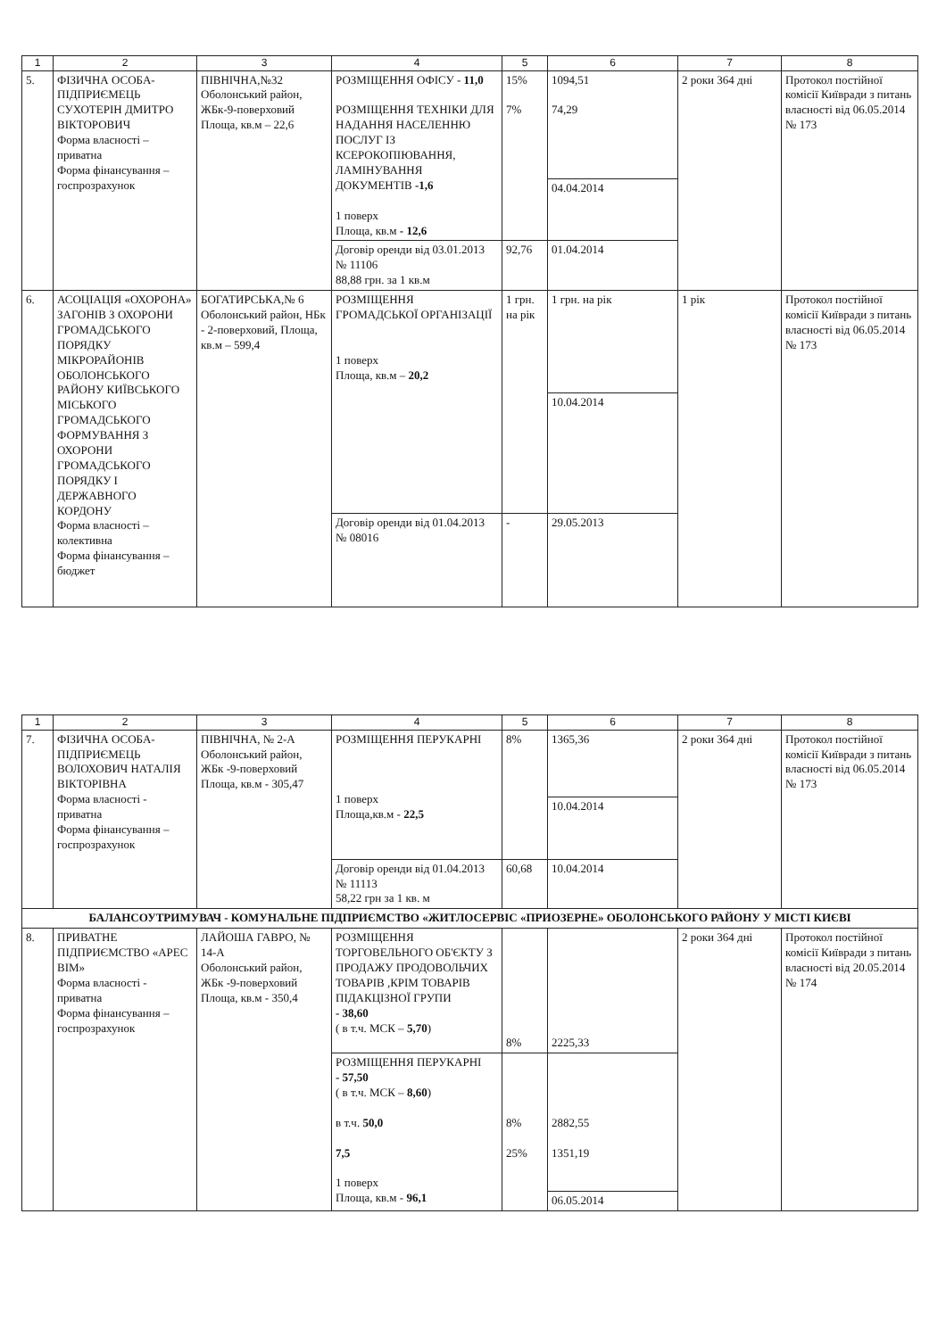| 1 | 2 | 3 | 4 | 5 | 6 | 7 | 8 |
| --- | --- | --- | --- | --- | --- | --- | --- |
| 5. | ФІЗИЧНА ОСОБА-ПІДПРИЄМЕЦЬ СУХОТЕРІН ДМИТРО ВІКТОРОВИЧ Форма власності – приватна Форма фінансування – госпрозрахунок | ПІВНІЧНА,№32 Оболонський район, ЖБк-9-поверховий Площа, кв.м – 22,6 | РОЗМІЩЕННЯ ОФІСУ - 11,0 РОЗМІЩЕННЯ ТЕХНІКИ ДЛЯ НАДАННЯ НАСЕЛЕННЮ ПОСЛУГ ІЗ КСЕРОКОПІЮВАННЯ, ЛАМІНУВАННЯ ДОКУМЕНТІВ -1,6 1 поверх Площа, кв.м - 12,6 | 15% 7% | 1094,51 74,29 | 2 роки 364 дні | Протокол постійної комісії Київради з питань власності від 06.05.2014 № 173 |
| | | | | | 04.04.2014 | | |
| | | | Договір оренди від 03.01.2013 № 11106 88,88 грн. за 1 кв.м | 92,76 | 01.04.2014 | | |
| 6. | АСОЦІАЦІЯ «ОХОРОНА» ЗАГОНІВ З ОХОРОНИ ГРОМАДСЬКОГО ПОРЯДКУ МІКРОРАЙОНІВ ОБОЛОНСЬКОГО РАЙОНУ КИЇВСЬКОГО МІСЬКОГО ГРОМАДСЬКОГО ФОРМУВАННЯ З ОХОРОНИ ГРОМАДСЬКОГО ПОРЯДКУ І ДЕРЖАВНОГО КОРДОНУ Форма власності – колективна Форма фінансування – бюджет | БОГАТИРСЬКА,№ 6 Оболонський район, НБк - 2-поверховий, Площа, кв.м – 599,4 | РОЗМІЩЕННЯ ГРОМАДСЬКОЇ ОРГАНІЗАЦІЇ 1 поверх Площа, кв.м – 20,2 | 1 грн. на рік | 1 грн. на рік | 1 рік | Протокол постійної комісії Київради з питань власності від 06.05.2014 № 173 |
| | | | | | 10.04.2014 | | |
| | | | Договір оренди від 01.04.2013 № 08016 | - | 29.05.2013 | | |
| 1 | 2 | 3 | 4 | 5 | 6 | 7 | 8 |
| --- | --- | --- | --- | --- | --- | --- | --- |
| 7. | ФІЗИЧНА ОСОБА-ПІДПРИЄМЕЦЬ ВОЛОХОВИЧ НАТАЛІЯ ВІКТОРІВНА Форма власності - приватна Форма фінансування – госпрозрахунок | ПІВНІЧНА, № 2-А Оболонський район, ЖБк -9-поверховий Площа, кв.м - 305,47 | РОЗМІЩЕННЯ ПЕРУКАРНІ 1 поверх Площа,кв.м - 22,5 | 8% | 1365,36 | 2 роки 364 дні | Протокол постійної комісії Київради з питань власності від 06.05.2014 № 173 |
| | | | | | 10.04.2014 | | |
| | | | Договір оренди від 01.04.2013 № 11113 58,22 грн за 1 кв. м | 60,68 | 10.04.2014 | | |
| БАЛАНСОУТРИМУВАЧ - КОМУНАЛЬНЕ ПІДПРИЄМСТВО «ЖИТЛОСЕРВІС «ПРИОЗЕРНЕ» ОБОЛОНСЬКОГО РАЙОНУ У МІСТІ КИЄВІ | | | | | | | |
| 8. | ПРИВАТНЕ ПІДПРИЄМСТВО «АРЕС ВІМ» Форма власності - приватна Форма фінансування – госпрозрахунок | ЛАЙОША ГАВРО, № 14-А Оболонський район, ЖБк -9-поверховий Площа, кв.м - 350,4 | РОЗМІЩЕННЯ ТОРГОВЕЛЬНОГО ОБ'ЄКТУ З ПРОДАЖУ ПРОДОВОЛЬЧИХ ТОВАРІВ ,КРІМ ТОВАРІВ ПІДАКЦІЗНОЇ ГРУПИ - 38,60 ( в т.ч. МСК – 5,70 ) | 8% | 2225,33 | 2 роки 364 дні | Протокол постійної комісії Київради з питань власності від 20.05.2014 № 174 |
| | | | РОЗМІЩЕННЯ ПЕРУКАРНІ - 57,50 ( в т.ч. МСК – 8,60 ) в т.ч. 50,0 7,5 1 поверх Площа, кв.м - 96,1 | 8% 25% | 2882,55 1351,19 | | |
| | | | | | 06.05.2014 | | |